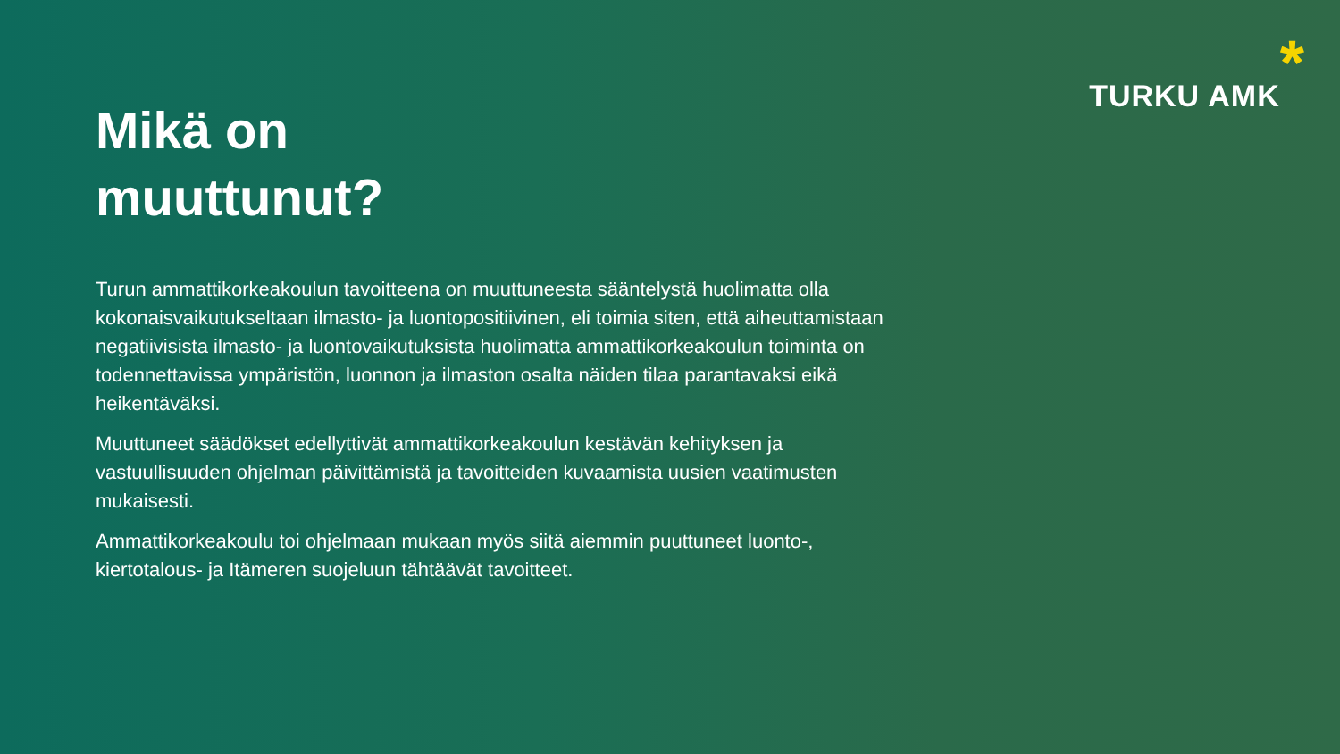Mikä on
muuttunut?
Turun ammattikorkeakoulun tavoitteena on muuttuneesta sääntelystä huolimatta olla kokonaisvaikutukseltaan ilmasto- ja luontopositiivinen, eli toimia siten, että aiheuttamistaan negatiivisista ilmasto- ja luontovaikutuksista huolimatta ammattikorkeakoulun toiminta on todennettavissa ympäristön, luonnon ja ilmaston osalta näiden tilaa parantavaksi eikä heikentäväksi.
Muuttuneet säädökset edellyttivät ammattikorkeakoulun kestävän kehityksen ja vastuullisuuden ohjelman päivittämistä ja tavoitteiden kuvaamista uusien vaatimusten mukaisesti.
Ammattikorkeakoulu toi ohjelmaan mukaan myös siitä aiemmin puuttuneet luonto-, kiertotalous- ja Itämeren suojeluun tähtäävät tavoitteet.
TURKU AMK *